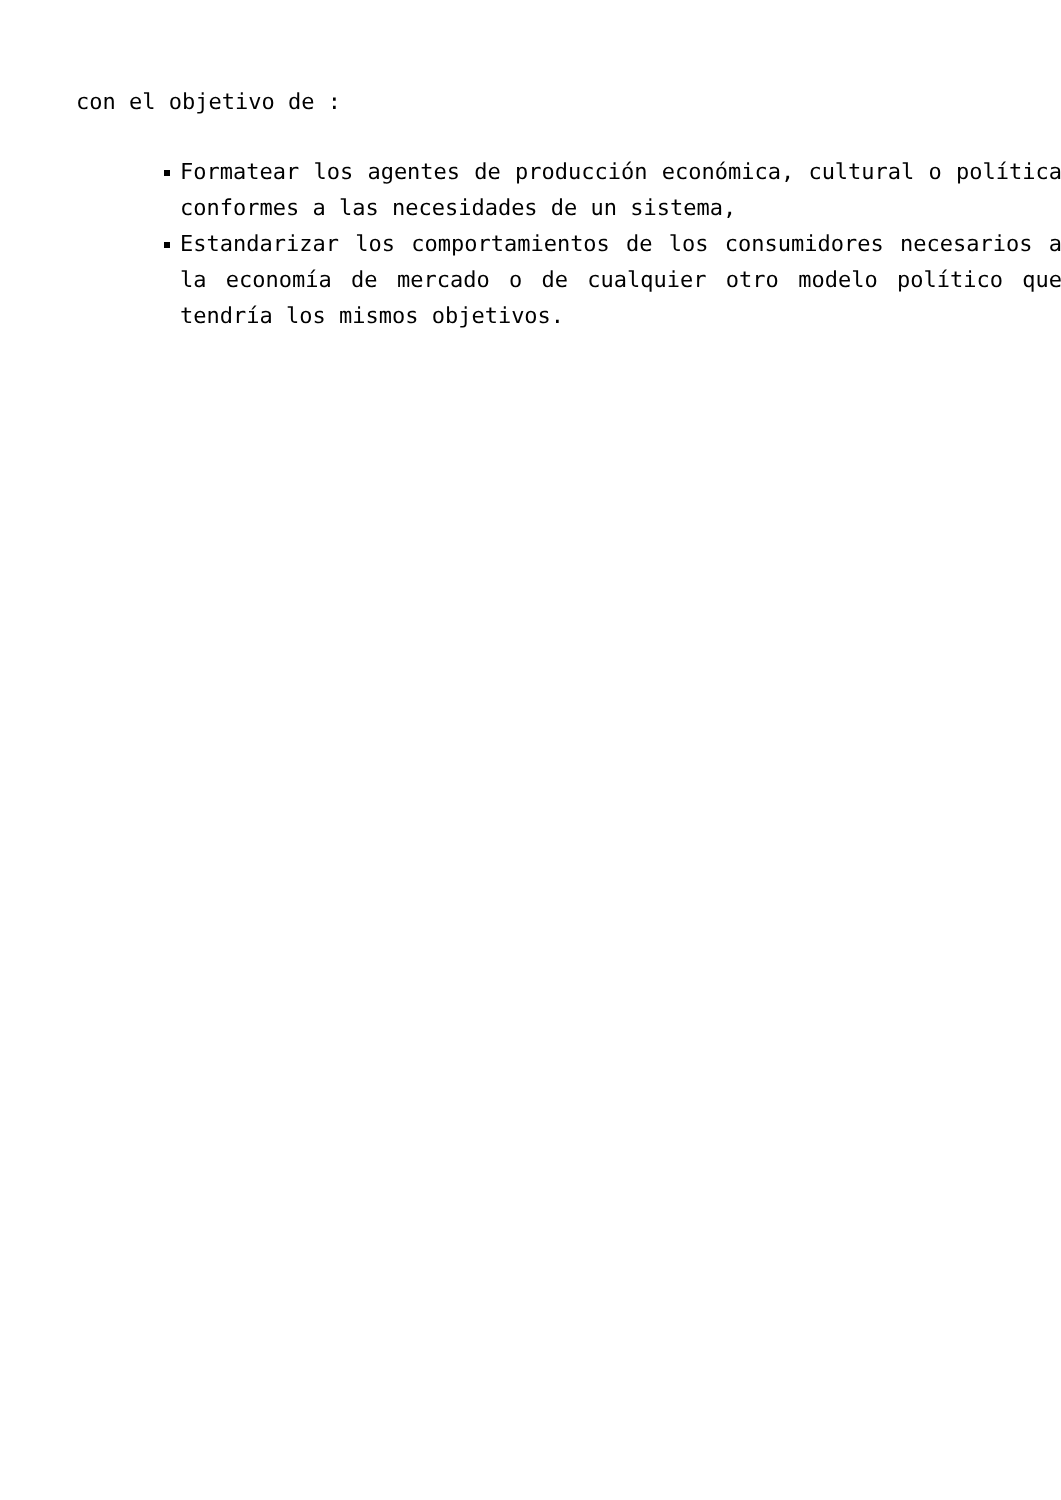con el objetivo de :
Formatear los agentes de producción económica, cultural o política conformes a las necesidades de un sistema,
Estandarizar los comportamientos de los consumidores necesarios a la economía de mercado o de cualquier otro modelo político que tendría los mismos objetivos.